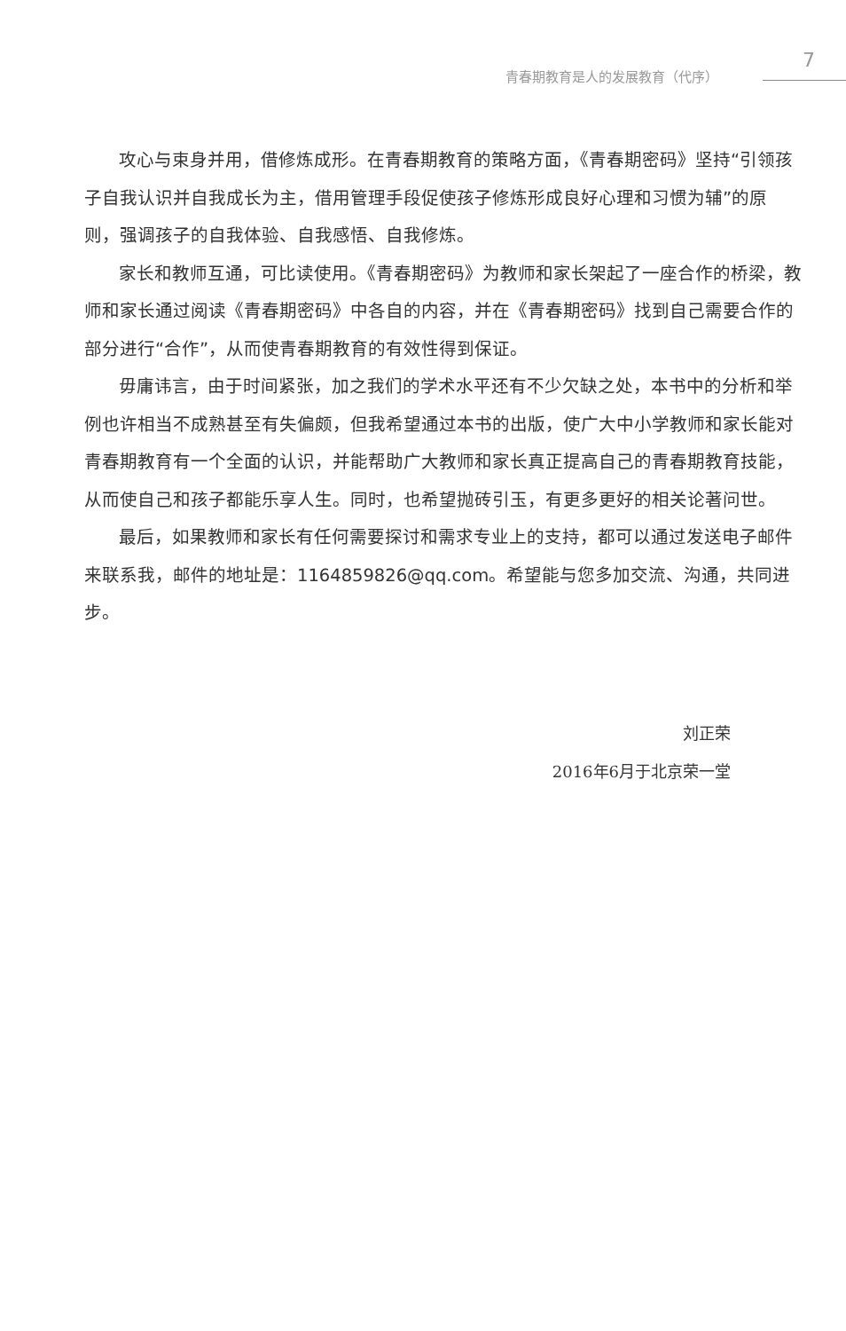青春期教育是人的发展教育（代序）
7
攻心与束身并用，借修炼成形。在青春期教育的策略方面，《青春期密码》坚持“引领孩子自我认识并自我成长为主，借用管理手段促使孩子修炼形成良好心理和习惯为辅”的原则，强调孩子的自我体验、自我感悟、自我修炼。
家长和教师互通，可比读使用。《青春期密码》为教师和家长架起了一座合作的桥梁，教师和家长通过阅读《青春期密码》中各自的内容，并在《青春期密码》找到自己需要合作的部分进行“合作”，从而使青春期教育的有效性得到保证。
毋庸讳言，由于时间紧张，加之我们的学术水平还有不少欠缺之处，本书中的分析和举例也许相当不成熟甚至有失偏颇，但我希望通过本书的出版，使广大中小学教师和家长能对青春期教育有一个全面的认识，并能帮助广大教师和家长真正提高自己的青春期教育技能，从而使自己和孩子都能乐享人生。同时，也希望抛砖引玉，有更多更好的相关论著问世。
最后，如果教师和家长有任何需要探讨和需求专业上的支持，都可以通过发送电子邮件来联系我，邮件的地址是：1164859826@qq.com。希望能与您多加交流、沟通，共同进步。
刘正荣
2016年6月于北京荣一堂